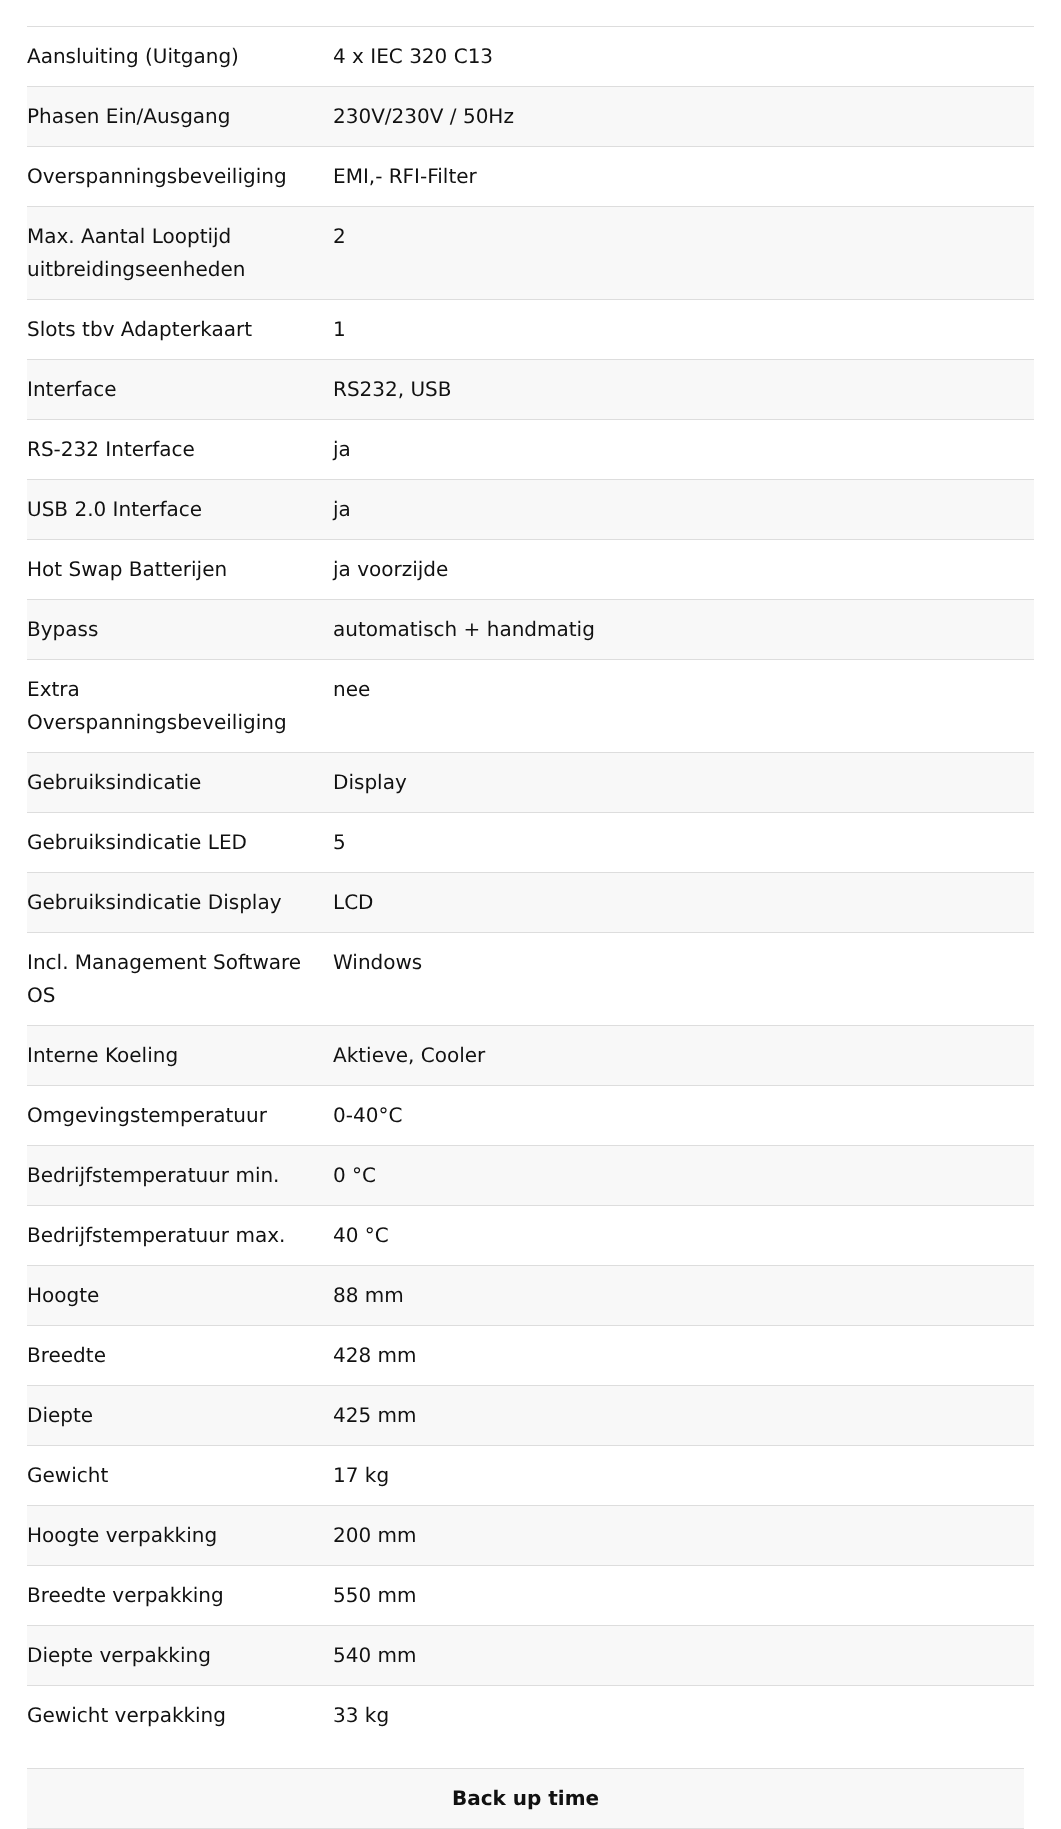| Aansluiting (Uitgang) | 4 x IEC 320 C13 |
| Phasen Ein/Ausgang | 230V/230V / 50Hz |
| Overspanningsbeveiliging | EMI,- RFI-Filter |
| Max. Aantal Looptijd uitbreidingseenheden | 2 |
| Slots tbv Adapterkaart | 1 |
| Interface | RS232, USB |
| RS-232 Interface | ja |
| USB 2.0 Interface | ja |
| Hot Swap Batterijen | ja voorzijde |
| Bypass | automatisch + handmatig |
| Extra Overspanningsbeveiliging | nee |
| Gebruiksindicatie | Display |
| Gebruiksindicatie LED | 5 |
| Gebruiksindicatie Display | LCD |
| Incl. Management Software OS | Windows |
| Interne Koeling | Aktieve, Cooler |
| Omgevingstemperatuur | 0-40°C |
| Bedrijfstemperatuur min. | 0 °C |
| Bedrijfstemperatuur max. | 40 °C |
| Hoogte | 88 mm |
| Breedte | 428 mm |
| Diepte | 425 mm |
| Gewicht | 17 kg |
| Hoogte verpakking | 200 mm |
| Breedte verpakking | 550 mm |
| Diepte verpakking | 540 mm |
| Gewicht verpakking | 33 kg |
Back up time